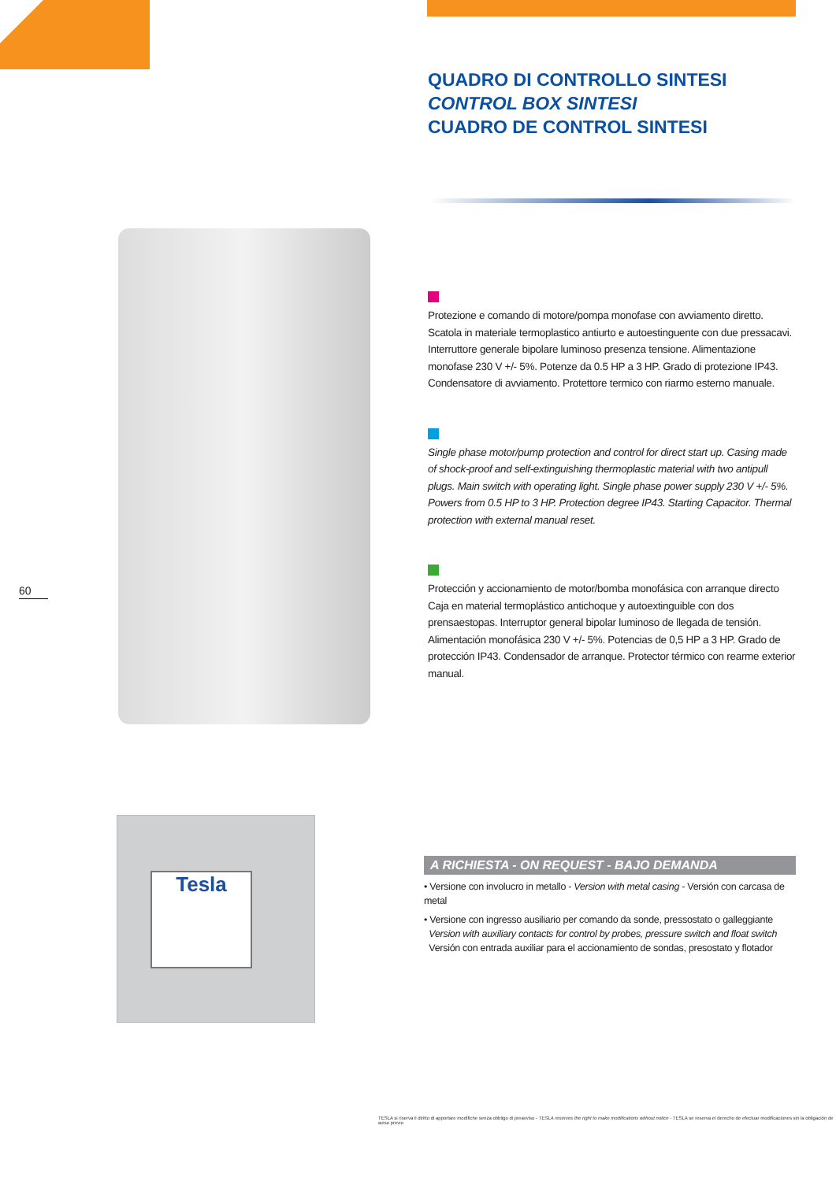QUADRO DI CONTROLLO SINTESI
CONTROL BOX SINTESI
CUADRO DE CONTROL SINTESI
Protezione e comando di motore/pompa monofase con avviamento diretto. Scatola in materiale termoplastico antiurto e autoestinguente con due pressacavi. Interruttore generale bipolare luminoso presenza tensione. Alimentazione monofase 230 V +/- 5%. Potenze da 0.5 HP a 3 HP. Grado di protezione IP43. Condensatore di avviamento. Protettore termico con riarmo esterno manuale.
Single phase motor/pump protection and control for direct start up. Casing made of shock-proof and self-extinguishing thermoplastic material with two antipull plugs. Main switch with operating light. Single phase power supply 230 V +/- 5%. Powers from 0.5 HP to 3 HP. Protection degree IP43. Starting Capacitor. Thermal protection with external manual reset.
Protección y accionamiento de motor/bomba monofásica con arranque directo Caja en material termoplástico antichoque y autoextinguible con dos prensaestopas. Interruptor general bipolar luminoso de llegada de tensión. Alimentación monofásica 230 V +/- 5%. Potencias de 0,5 HP a 3 HP. Grado de protección IP43. Condensador de arranque. Protector térmico con rearme exterior manual.
60
Tesla
A RICHIESTA - ON REQUEST - BAJO DEMANDA
• Versione con involucro in metallo - Version with metal casing - Versión con carcasa de metal
• Versione con ingresso ausiliario per comando da sonde, pressostato o galleggiante
Version with auxiliary contacts for control by probes, pressure switch and float switch
Versión con entrada auxiliar para el accionamiento de sondas, presostato y flotador
TESLA si riserva il diritto di apportare modifiche senza obbligo di preavviso - TESLA reserves the right to make modifications without notice - TESLA se reserva el derecho de efectuar modificaciones sin la obligación de aviso previo